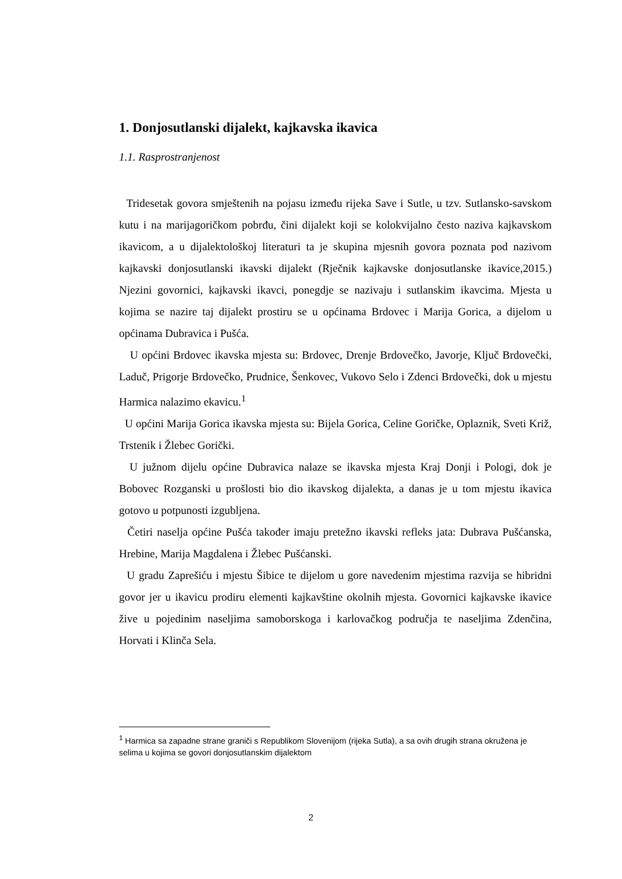1. Donjosutlanski dijalekt, kajkavska ikavica
1.1. Rasprostranjenost
Tridesetak govora smještenih na pojasu između rijeka Save i Sutle, u tzv. Sutlansko-savskom kutu i na marijagoričkom pobrđu, čini dijalekt koji se kolokvijalno često naziva kajkavskom ikavicom, a u dijalektološkoj literaturi ta je skupina mjesnih govora poznata pod nazivom kajkavski donjosutlanski ikavski dijalekt (Rječnik kajkavske donjosutlanske ikavice,2015.) Njezini govornici, kajkavski ikavci, ponegdje se nazivaju i sutlanskim ikavcima. Mjesta u kojima se nazire taj dijalekt prostiru se u općinama Brdovec i Marija Gorica, a dijelom u općinama Dubravica i Pušća.
U općini Brdovec ikavska mjesta su: Brdovec, Drenje Brdovečko, Javorje, Ključ Brdovečki, Laduč, Prigorje Brdovečko, Prudnice, Šenkovec, Vukovo Selo i Zdenci Brdovečki, dok u mjestu Harmica nalazimo ekavicu.<sup>1</sup>
U općini Marija Gorica ikavska mjesta su: Bijela Gorica, Celine Goričke, Oplaznik, Sveti Križ, Trstenik i Žlebec Gorički.
U južnom dijelu općine Dubravica nalaze se ikavska mjesta Kraj Donji i Pologi, dok je Bobovec Rozganski u prošlosti bio dio ikavskog dijalekta, a danas je u tom mjestu ikavica gotovo u potpunosti izgubljena.
Četiri naselja općine Pušća također imaju pretežno ikavski refleks jata: Dubrava Pušćanska, Hrebine, Marija Magdalena i Žlebec Pušćanski.
U gradu Zaprešiću i mjestu Šibice te dijelom u gore navedenim mjestima razvija se hibridni govor jer u ikavicu prodiru elementi kajkavštine okolnih mjesta. Govornici kajkavske ikavice žive u pojedinim naseljima samoborskoga i karlovačkog područja te naseljima Zdenčina, Horvati i Klinča Sela.
<sup>1</sup> Harmica sa zapadne strane graniči s Republikom Slovenijom (rijeka Sutla), a sa ovih drugih strana okružena je selima u kojima se govori donjosutlanskim dijalektom
2